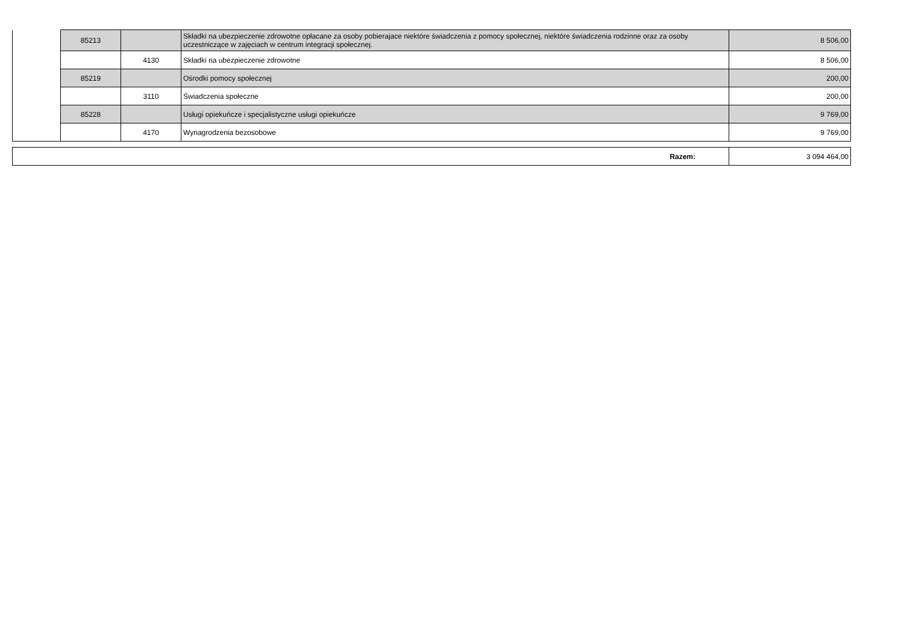| | 85213 | | Składki na ubezpieczenie zdrowotne opłacane za osoby pobierajace niektóre świadczenia z pomocy społecznej, niektóre świadczenia rodzinne oraz za osoby uczestniczące w zajęciach w centrum integracji społecznej. | 8 506,00 |
| | | 4130 | Składki na ubezpieczenie zdrowotne | 8 506,00 |
| | 85219 | | Ośrodki pomocy społecznej | 200,00 |
| | | 3110 | Świadczenia społeczne | 200,00 |
| | 85228 | | Usługi opiekuńcze i specjalistyczne usługi opiekuńcze | 9 769,00 |
| | | 4170 | Wynagrodzenia bezosobowe | 9 769,00 |
| Razem: | 3 094 464,00 |